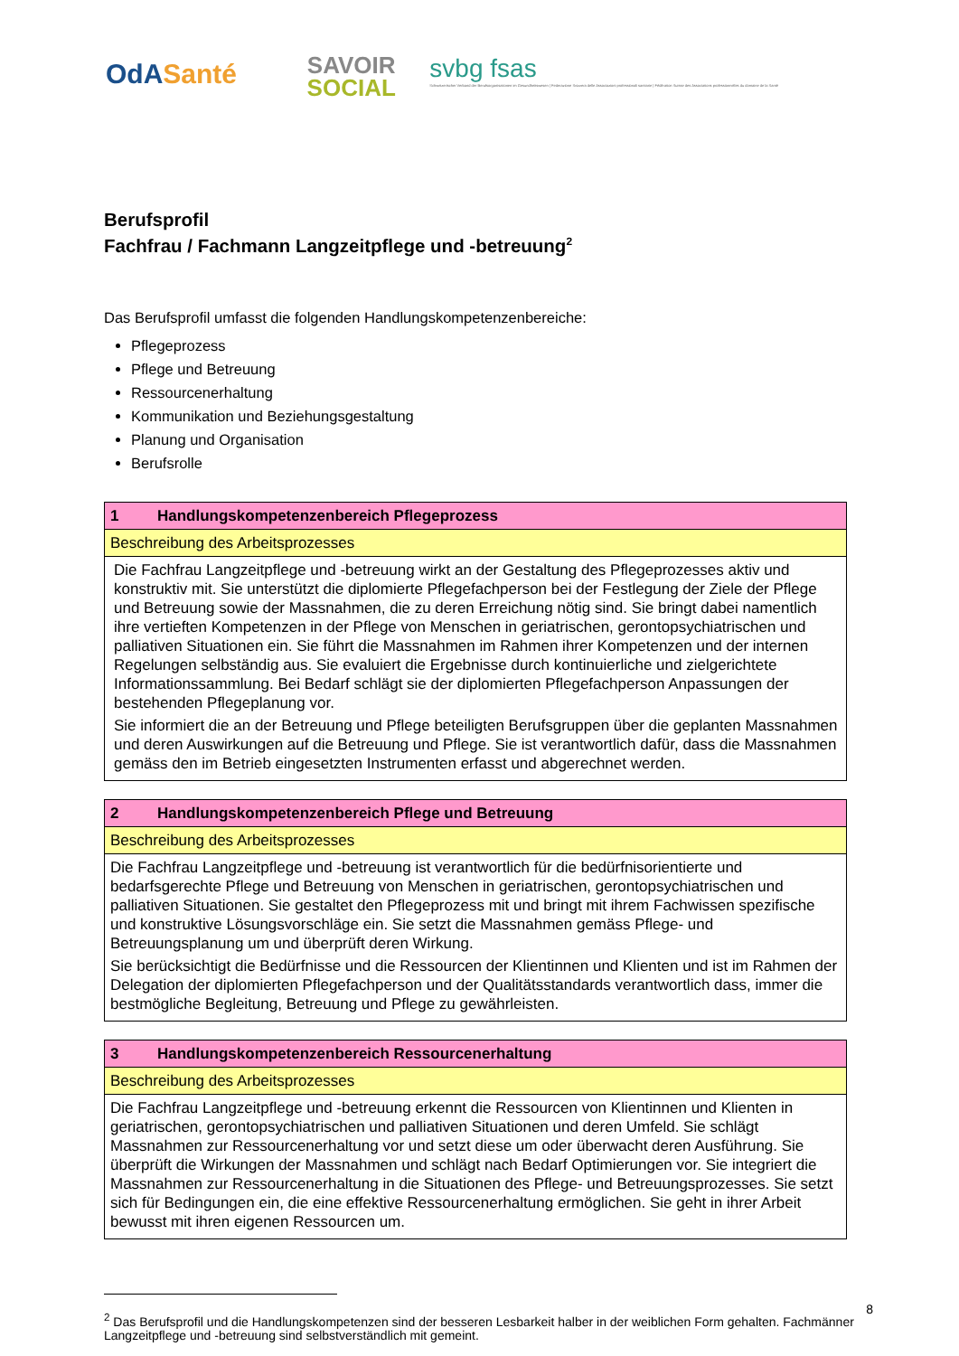OdASanté
SAVOIR
SOCIAL
svbg fsas
Schweizerischer Verband der Berufsorganisationen im Gesundheitswesen | Federazione Svizzera delle Associazioni professionali sanitarie | Fédération Suisse des Associations professionnelles du domaine de la Santé
Berufsprofil
Fachfrau / Fachmann Langzeitpflege und -betreuung<sup>2</sup>
Das Berufsprofil umfasst die folgenden Handlungskompetenzenbereiche:
Pflegeprozess
Pflege und Betreuung
Ressourcenerhaltung
Kommunikation und Beziehungsgestaltung
Planung und Organisation
Berufsrolle
| 1 Handlungskompetenzenbereich Pflegeprozess |
| Beschreibung des Arbeitsprozesses |
| Die Fachfrau Langzeitpflege und -betreuung wirkt an der Gestaltung des Pflegeprozesses aktiv und konstruktiv mit. Sie unterstützt die diplomierte Pflegefachperson bei der Festlegung der Ziele der Pflege und Betreuung sowie der Massnahmen, die zu deren Erreichung nötig sind. Sie bringt dabei namentlich ihre vertieften Kompetenzen in der Pflege von Menschen in geriatrischen, gerontopsychiatrischen und palliativen Situationen ein. Sie führt die Massnahmen im Rahmen ihrer Kompetenzen und der internen Regelungen selbständig aus. Sie evaluiert die Ergebnisse durch kontinuierliche und zielgerichtete Informationssammlung. Bei Bedarf schlägt sie der diplomierten Pflegefachperson Anpassungen der bestehenden Pflegeplanung vor. Sie informiert die an der Betreuung und Pflege beteiligten Berufsgruppen über die geplanten Massnahmen und deren Auswirkungen auf die Betreuung und Pflege. Sie ist verantwortlich dafür, dass die Massnahmen gemäss den im Betrieb eingesetzten Instrumenten erfasst und abgerechnet werden. |
| 2 Handlungskompetenzenbereich Pflege und Betreuung |
| Beschreibung des Arbeitsprozesses |
| Die Fachfrau Langzeitpflege und -betreuung ist verantwortlich für die bedürfnisorientierte und bedarfsgerechte Pflege und Betreuung von Menschen in geriatrischen, gerontopsychiatrischen und palliativen Situationen. Sie gestaltet den Pflegeprozess mit und bringt mit ihrem Fachwissen spezifische und konstruktive Lösungsvorschläge ein. Sie setzt die Massnahmen gemäss Pflege- und Betreuungsplanung um und überprüft deren Wirkung. Sie berücksichtigt die Bedürfnisse und die Ressourcen der Klientinnen und Klienten und ist im Rahmen der Delegation der diplomierten Pflegefachperson und der Qualitätsstandards verantwortlich dass, immer die bestmögliche Begleitung, Betreuung und Pflege zu gewährleisten. |
| 3 Handlungskompetenzenbereich Ressourcenerhaltung |
| Beschreibung des Arbeitsprozesses |
| Die Fachfrau Langzeitpflege und -betreuung erkennt die Ressourcen von Klientinnen und Klienten in geriatrischen, gerontopsychiatrischen und palliativen Situationen und deren Umfeld. Sie schlägt Massnahmen zur Ressourcenerhaltung vor und setzt diese um oder überwacht deren Ausführung. Sie überprüft die Wirkungen der Massnahmen und schlägt nach Bedarf Optimierungen vor. Sie integriert die Massnahmen zur Ressourcenerhaltung in die Situationen des Pflege- und Betreuungsprozesses. Sie setzt sich für Bedingungen ein, die eine effektive Ressourcenerhaltung ermöglichen. Sie geht in ihrer Arbeit bewusst mit ihren eigenen Ressourcen um. |
<sup>2</sup> Das Berufsprofil und die Handlungskompetenzen sind der besseren Lesbarkeit halber in der weiblichen Form gehalten. Fachmänner Langzeitpflege und -betreuung sind selbstverständlich mit gemeint.
8